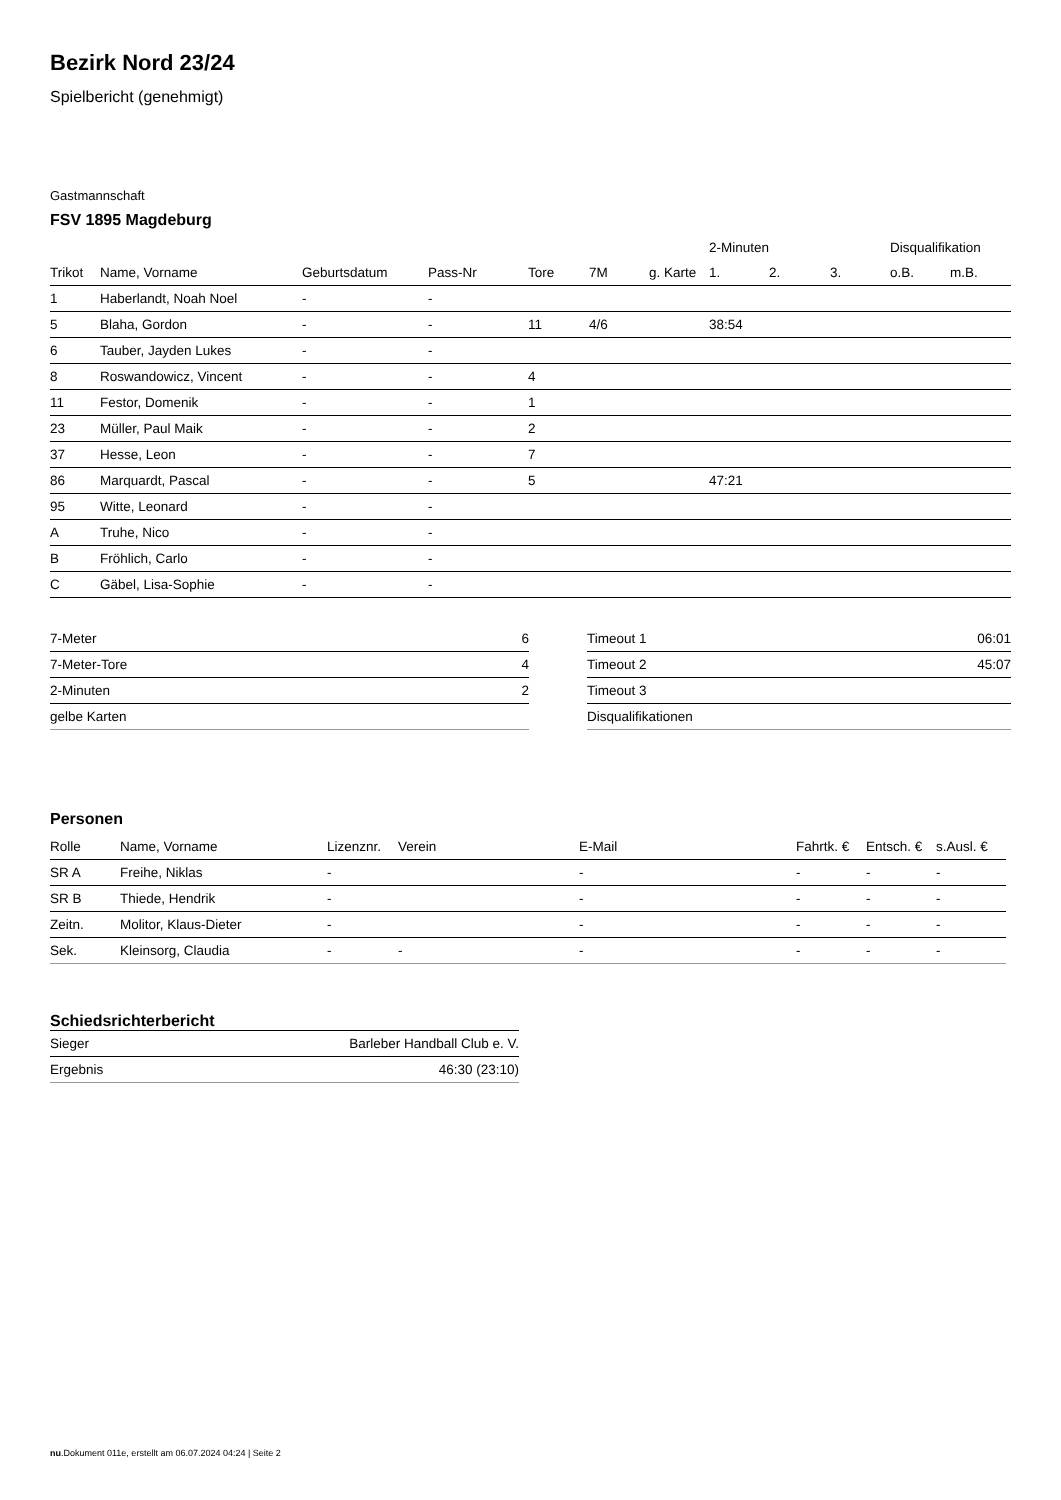Bezirk Nord 23/24
Spielbericht (genehmigt)
Gastmannschaft
FSV 1895 Magdeburg
| | | | | | | | 2-Minuten | | | Disqualifikation | |
| --- | --- | --- | --- | --- | --- | --- | --- | --- | --- | --- | --- |
| Trikot | Name, Vorname | Geburtsdatum | Pass-Nr | Tore | 7M | g. Karte | 1. | 2. | 3. | o.B. | m.B. |
| 1 | Haberlandt, Noah Noel | - | - | | | | | | | | |
| 5 | Blaha, Gordon | - | - | 11 | 4/6 | | 38:54 | | | | |
| 6 | Tauber, Jayden Lukes | - | - | | | | | | | | |
| 8 | Roswandowicz, Vincent | - | - | 4 | | | | | | | |
| 11 | Festor, Domenik | - | - | 1 | | | | | | | |
| 23 | Müller, Paul Maik | - | - | 2 | | | | | | | |
| 37 | Hesse, Leon | - | - | 7 | | | | | | | |
| 86 | Marquardt, Pascal | - | - | 5 | | | 47:21 | | | | |
| 95 | Witte, Leonard | - | - | | | | | | | | |
| A | Truhe, Nico | - | - | | | | | | | | |
| B | Fröhlich, Carlo | - | - | | | | | | | | |
| C | Gäbel, Lisa-Sophie | - | - | | | | | | | | |
| 7-Meter | 6 |
| 7-Meter-Tore | 4 |
| 2-Minuten | 2 |
| gelbe Karten | |
| Timeout 1 | 06:01 |
| Timeout 2 | 45:07 |
| Timeout 3 | |
| Disqualifikationen | |
Personen
| Rolle | Name, Vorname | Lizenznr. | Verein | E-Mail | Fahrtk. € | Entsch. € | s.Ausl. € |
| --- | --- | --- | --- | --- | --- | --- | --- |
| SR A | Freihe, Niklas | - | | - | - | - | - |
| SR B | Thiede, Hendrik | - | | - | - | - | - |
| Zeitn. | Molitor, Klaus-Dieter | - | | - | - | - | - |
| Sek. | Kleinsorg, Claudia | - | - | - | - | - | - |
Schiedsrichterbericht
| Sieger | Barleber Handball Club e. V. |
| Ergebnis | 46:30 (23:10) |
nu.Dokument 011e, erstellt am 06.07.2024 04:24 | Seite 2